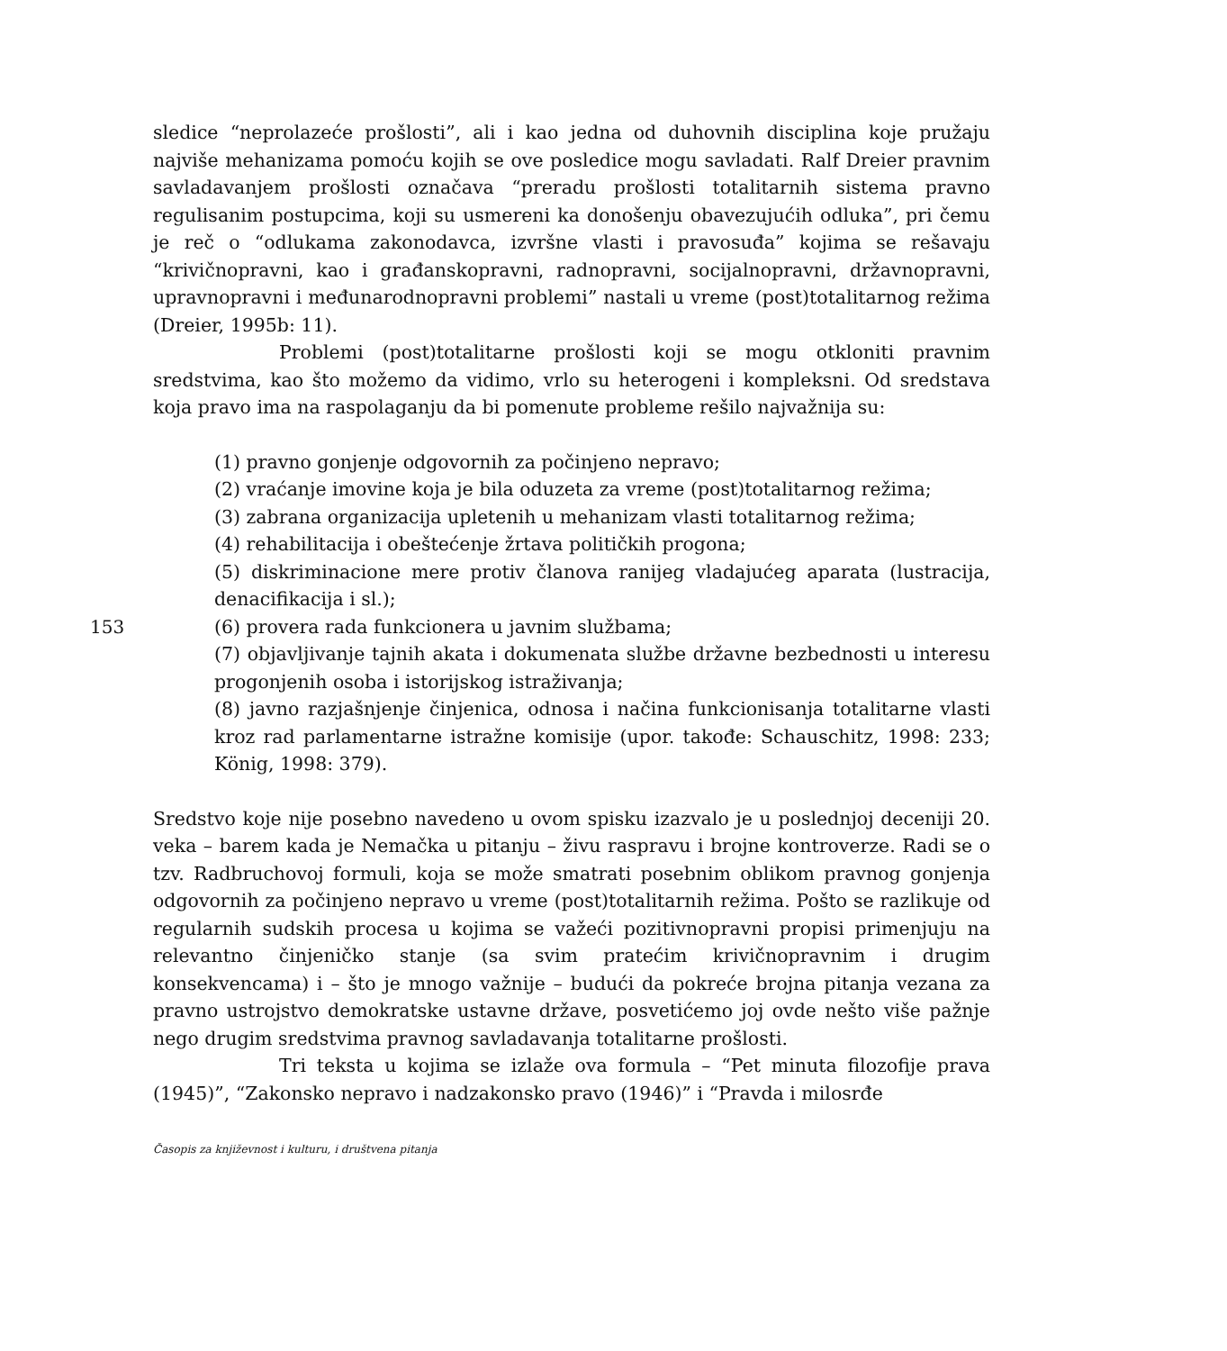sledice “neprolazeće prošlosti”, ali i kao jedna od duhovnih disciplina koje pružaju najviše mehanizama pomoću kojih se ove posledice mogu savladati. Ralf Dreier pravnim savladavanjem prošlosti označava “preradu prošlosti totalitarnih sistema pravno regulisanim postupcima, koji su usmereni ka donošenju obavezujućih odluka”, pri čemu je reč o “odlukama zakonodavca, izvršne vlasti i pravosuđa” kojima se rešavaju “krivičnopravni, kao i građanskopravni, radnopravni, socijalnopravni, državnopravni, upravnopravni i međunarodnopravni problemi” nastali u vreme (post)totalitarnog režima (Dreier, 1995b: 11).
Problemi (post)totalitarne prošlosti koji se mogu otkloniti pravnim sredstvima, kao što možemo da vidimo, vrlo su heterogeni i kompleksni. Od sredstava koja pravo ima na raspolaganju da bi pomenute probleme rešilo najvažnija su:
(1) pravno gonjenje odgovornih za počinjeno nepravo;
(2) vraćanje imovine koja je bila oduzeta za vreme (post)totalitarnog režima;
(3) zabrana organizacija upletenih u mehanizam vlasti totalitarnog režima;
(4) rehabilitacija i obeštećenje žrtava političkih progona;
(5) diskriminacione mere protiv članova ranijeg vladajućeg aparata (lustracija, denacifikacija i sl.);
153 (6) provera rada funkcionera u javnim službama;
(7) objavljivanje tajnih akata i dokumenata službe državne bezbednosti u interesu progonjenih osoba i istorijskog istraživanja;
(8) javno razjašnjenje činjenica, odnosa i načina funkcionisanja totalitarne vlasti kroz rad parlamentarne istražne komisije (upor. takođe: Schauschitz, 1998: 233; König, 1998: 379).
Sredstvo koje nije posebno navedeno u ovom spisku izazvalo je u poslednjoj deceniji 20. veka – barem kada je Nemačka u pitanju – živu raspravu i brojne kontroverze. Radi se o tzv. Radbruchovoj formuli, koja se može smatrati posebnim oblikom pravnog gonjenja odgovornih za počinjeno nepravo u vreme (post)totalitarnih režima. Pošto se razlikuje od regularnih sudskih procesa u kojima se važeći pozitivnopravni propisi primenjuju na relevantno činjeničko stanje (sa svim pratećim krivičnopravnim i drugim konsekvencama) i – što je mnogo važnije – budući da pokreće brojna pitanja vezana za pravno ustrojstvo demokratske ustavne države, posvetićemo joj ovde nešto više pažnje nego drugim sredstvima pravnog savladavanja totalitarne prošlosti.
Tri teksta u kojima se izlaže ova formula – “Pet minuta filozofije prava (1945)”, “Zakonsko nepravo i nadzakonsko pravo (1946)” i “Pravda i milosrđe
Časopis za književnost i kulturu, i društvena pitanja